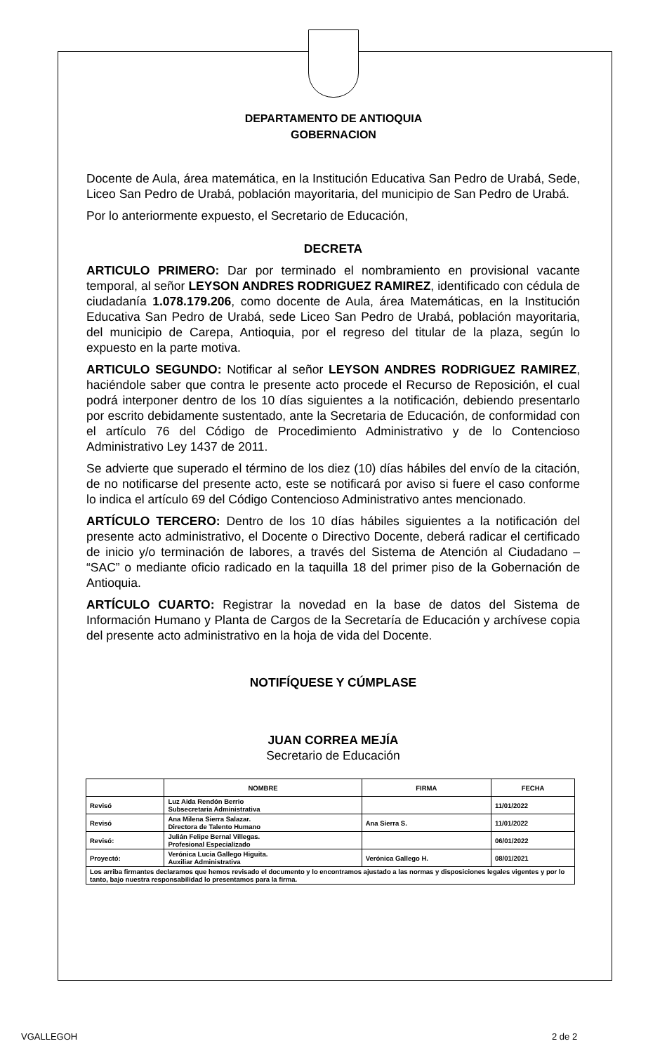DEPARTAMENTO DE ANTIOQUIA
GOBERNACION
Docente de Aula, área matemática, en la Institución Educativa San Pedro de Urabá, Sede, Liceo San Pedro de Urabá, población mayoritaria, del municipio de San Pedro de Urabá.
Por lo anteriormente expuesto, el Secretario de Educación,
DECRETA
ARTICULO PRIMERO: Dar por terminado el nombramiento en provisional vacante temporal, al señor LEYSON ANDRES RODRIGUEZ RAMIREZ, identificado con cédula de ciudadanía 1.078.179.206, como docente de Aula, área Matemáticas, en la Institución Educativa San Pedro de Urabá, sede Liceo San Pedro de Urabá, población mayoritaria, del municipio de Carepa, Antioquia, por el regreso del titular de la plaza, según lo expuesto en la parte motiva.
ARTICULO SEGUNDO: Notificar al señor LEYSON ANDRES RODRIGUEZ RAMIREZ, haciéndole saber que contra le presente acto procede el Recurso de Reposición, el cual podrá interponer dentro de los 10 días siguientes a la notificación, debiendo presentarlo por escrito debidamente sustentado, ante la Secretaria de Educación, de conformidad con el artículo 76 del Código de Procedimiento Administrativo y de lo Contencioso Administrativo Ley 1437 de 2011.
Se advierte que superado el término de los diez (10) días hábiles del envío de la citación, de no notificarse del presente acto, este se notificará por aviso si fuere el caso conforme lo indica el artículo 69 del Código Contencioso Administrativo antes mencionado.
ARTÍCULO TERCERO: Dentro de los 10 días hábiles siguientes a la notificación del presente acto administrativo, el Docente o Directivo Docente, deberá radicar el certificado de inicio y/o terminación de labores, a través del Sistema de Atención al Ciudadano – “SAC” o mediante oficio radicado en la taquilla 18 del primer piso de la Gobernación de Antioquia.
ARTÍCULO CUARTO: Registrar la novedad en la base de datos del Sistema de Información Humano y Planta de Cargos de la Secretaría de Educación y archívese copia del presente acto administrativo en la hoja de vida del Docente.
NOTIFÍQUESE Y CÚMPLASE
JUAN CORREA MEJÍA
Secretario de Educación
| | NOMBRE | FIRMA | FECHA |
| --- | --- | --- | --- |
| Revisó | Luz Aida Rendón Berrio Subsecretaria Administrativa | | 11/01/2022 |
| Revisó | Ana Milena Sierra Salazar. Directora de Talento Humano | Ana Sierra S. | 11/01/2022 |
| Revisó: | Julián Felipe Bernal Villegas. Profesional Especializado | | 06/01/2022 |
| Proyectó: | Verónica Lucia Gallego Higuita. Auxiliar Administrativa | Verónica Gallego H. | 08/01/2021 |
| Los arriba firmantes declaramos que hemos revisado el documento y lo encontramos ajustado a las normas y disposiciones legales vigentes y por lo tanto, bajo nuestra responsabilidad lo presentamos para la firma. | | | |
VGALLEGOH 2 de 2